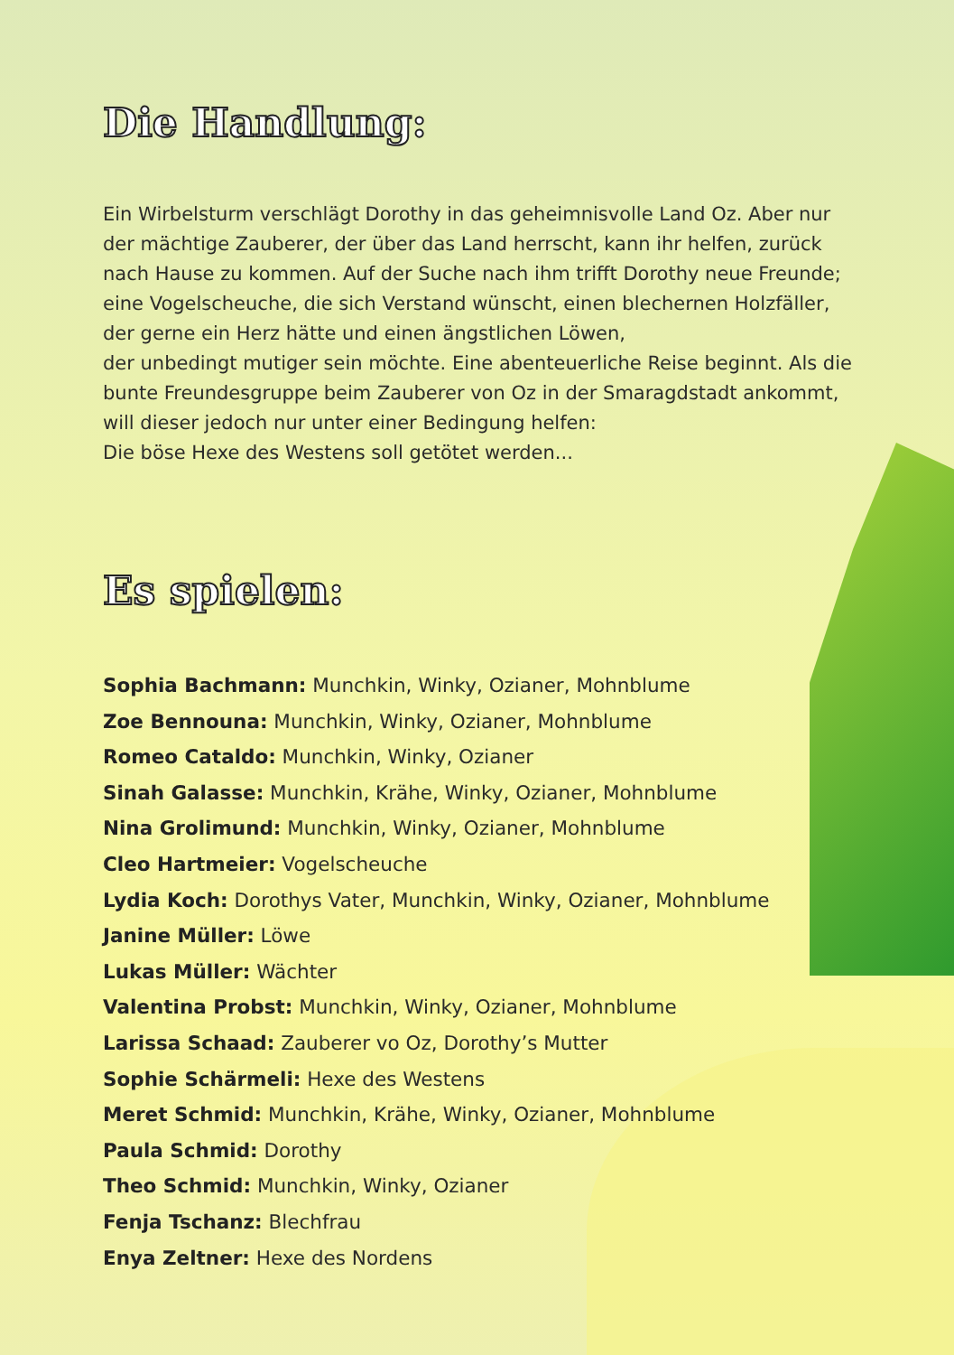Die Handlung:
Ein Wirbelsturm verschlägt Dorothy in das geheimnisvolle Land Oz. Aber nur der mächtige Zauberer, der über das Land herrscht, kann ihr helfen, zurück nach Hause zu kommen. Auf der Suche nach ihm trifft Dorothy neue Freunde; eine Vogelscheuche, die sich Verstand wünscht, einen blechernen Holzfäller, der gerne ein Herz hätte und einen ängstlichen Löwen,
der unbedingt mutiger sein möchte. Eine abenteuerliche Reise beginnt. Als die bunte Freundesgruppe beim Zauberer von Oz in der Smaragdstadt ankommt, will dieser jedoch nur unter einer Bedingung helfen:
Die böse Hexe des Westens soll getötet werden...
Es spielen:
Sophia Bachmann: Munchkin, Winky, Ozianer, Mohnblume
Zoe Bennouna: Munchkin, Winky, Ozianer, Mohnblume
Romeo Cataldo: Munchkin, Winky, Ozianer
Sinah Galasse: Munchkin, Krähe, Winky, Ozianer, Mohnblume
Nina Grolimund: Munchkin, Winky, Ozianer, Mohnblume
Cleo Hartmeier: Vogelscheuche
Lydia Koch: Dorothys Vater, Munchkin, Winky, Ozianer, Mohnblume
Janine Müller: Löwe
Lukas Müller: Wächter
Valentina Probst: Munchkin, Winky, Ozianer, Mohnblume
Larissa Schaad: Zauberer vo Oz, Dorothy’s Mutter
Sophie Schärmeli: Hexe des Westens
Meret Schmid: Munchkin, Krähe, Winky, Ozianer, Mohnblume
Paula Schmid: Dorothy
Theo Schmid: Munchkin, Winky, Ozianer
Fenja Tschanz: Blechfrau
Enya Zeltner: Hexe des Nordens